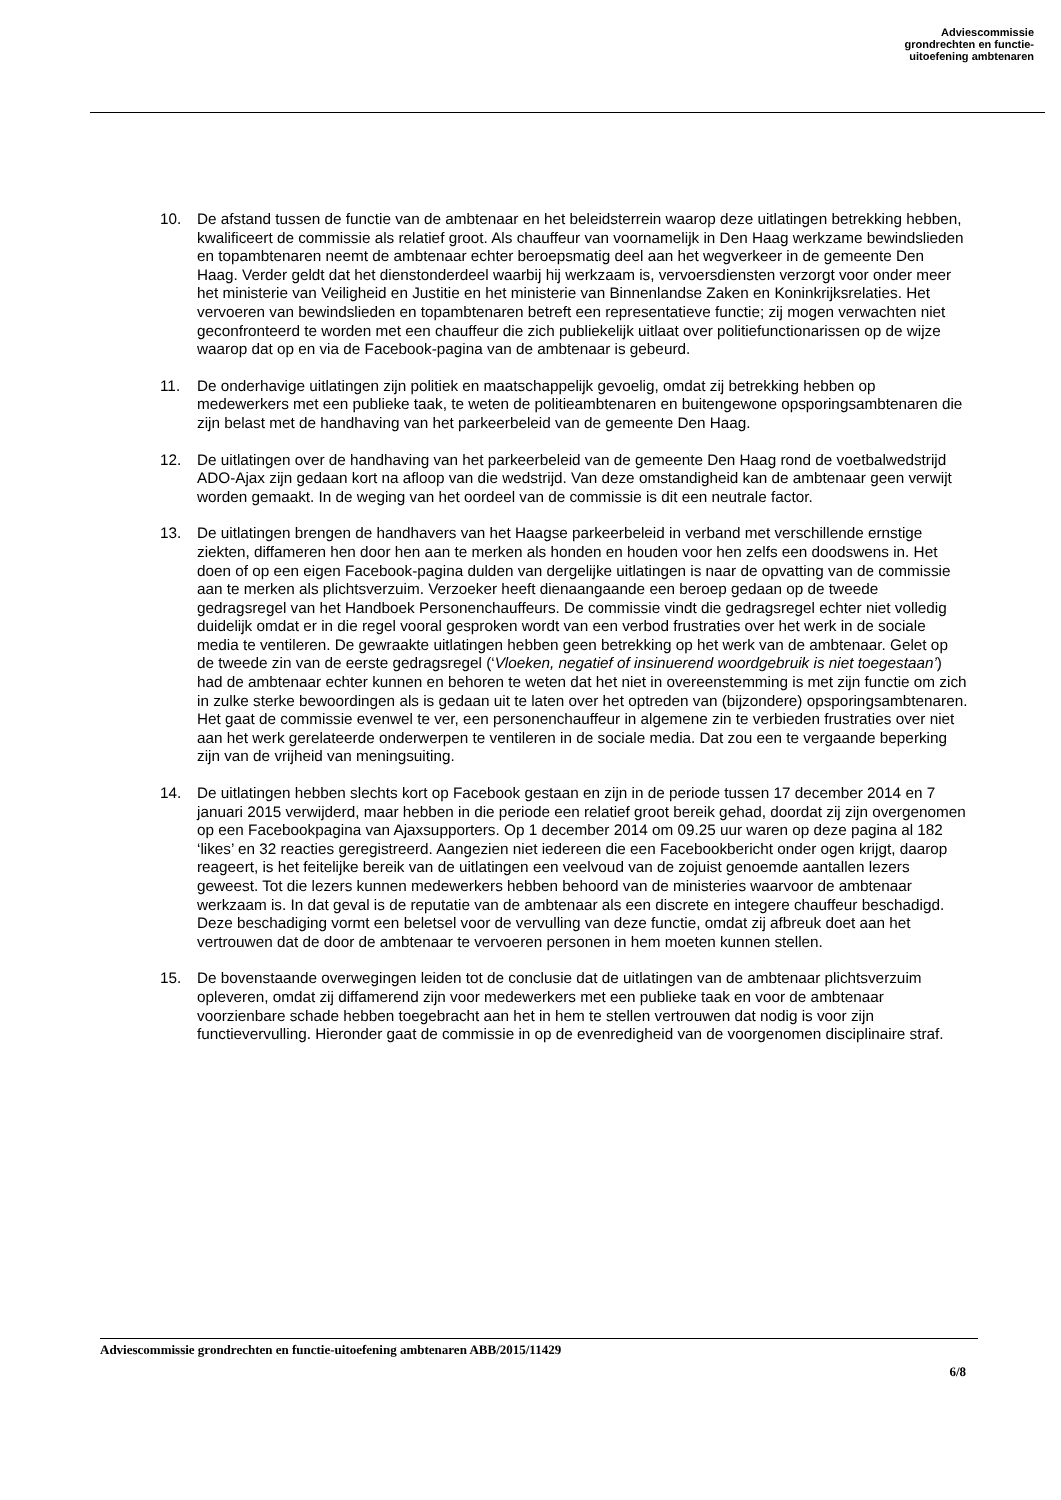Adviescommissie
grondrechten en functie-
uitoefening ambtenaren
10. De afstand tussen de functie van de ambtenaar en het beleidsterrein waarop deze uitlatingen betrekking hebben, kwalificeert de commissie als relatief groot. Als chauffeur van voornamelijk in Den Haag werkzame bewindslieden en topambtenaren neemt de ambtenaar echter beroepsmatig deel aan het wegverkeer in de gemeente Den Haag. Verder geldt dat het dienstonderdeel waarbij hij werkzaam is, vervoersdiensten verzorgt voor onder meer het ministerie van Veiligheid en Justitie en het ministerie van Binnenlandse Zaken en Koninkrijksrelaties. Het vervoeren van bewindslieden en topambtenaren betreft een representatieve functie; zij mogen verwachten niet geconfronteerd te worden met een chauffeur die zich publiekelijk uitlaat over politiefunctionarissen op de wijze waarop dat op en via de Facebook-pagina van de ambtenaar is gebeurd.
11. De onderhavige uitlatingen zijn politiek en maatschappelijk gevoelig, omdat zij betrekking hebben op medewerkers met een publieke taak, te weten de politieambtenaren en buitengewone opsporingsambtenaren die zijn belast met de handhaving van het parkeerbeleid van de gemeente Den Haag.
12. De uitlatingen over de handhaving van het parkeerbeleid van de gemeente Den Haag rond de voetbalwedstrijd ADO-Ajax zijn gedaan kort na afloop van die wedstrijd. Van deze omstandigheid kan de ambtenaar geen verwijt worden gemaakt. In de weging van het oordeel van de commissie is dit een neutrale factor.
13. De uitlatingen brengen de handhavers van het Haagse parkeerbeleid in verband met verschillende ernstige ziekten, diffameren hen door hen aan te merken als honden en houden voor hen zelfs een doodswens in. Het doen of op een eigen Facebook-pagina dulden van dergelijke uitlatingen is naar de opvatting van de commissie aan te merken als plichtsverzuim. Verzoeker heeft dienaangaande een beroep gedaan op de tweede gedragsregel van het Handboek Personenchauffeurs. De commissie vindt die gedragsregel echter niet volledig duidelijk omdat er in die regel vooral gesproken wordt van een verbod frustraties over het werk in de sociale media te ventileren. De gewraakte uitlatingen hebben geen betrekking op het werk van de ambtenaar. Gelet op de tweede zin van de eerste gedragsregel (‘Vloeken, negatief of insinuerend woordgebruik is niet toegestaan’) had de ambtenaar echter kunnen en behoren te weten dat het niet in overeenstemming is met zijn functie om zich in zulke sterke bewoordingen als is gedaan uit te laten over het optreden van (bijzondere) opsporingsambtenaren. Het gaat de commissie evenwel te ver, een personenchauffeur in algemene zin te verbieden frustraties over niet aan het werk gerelateerde onderwerpen te ventileren in de sociale media. Dat zou een te vergaande beperking zijn van de vrijheid van meningsuiting.
14. De uitlatingen hebben slechts kort op Facebook gestaan en zijn in de periode tussen 17 december 2014 en 7 januari 2015 verwijderd, maar hebben in die periode een relatief groot bereik gehad, doordat zij zijn overgenomen op een Facebookpagina van Ajaxsupporters. Op 1 december 2014 om 09.25 uur waren op deze pagina al 182 ‘likes’ en 32 reacties geregistreerd. Aangezien niet iedereen die een Facebookbericht onder ogen krijgt, daarop reageert, is het feitelijke bereik van de uitlatingen een veelvoud van de zojuist genoemde aantallen lezers geweest. Tot die lezers kunnen medewerkers hebben behoord van de ministeries waarvoor de ambtenaar werkzaam is. In dat geval is de reputatie van de ambtenaar als een discrete en integere chauffeur beschadigd. Deze beschadiging vormt een beletsel voor de vervulling van deze functie, omdat zij afbreuk doet aan het vertrouwen dat de door de ambtenaar te vervoeren personen in hem moeten kunnen stellen.
15. De bovenstaande overwegingen leiden tot de conclusie dat de uitlatingen van de ambtenaar plichtsverzuim opleveren, omdat zij diffamerend zijn voor medewerkers met een publieke taak en voor de ambtenaar voorzienbare schade hebben toegebracht aan het in hem te stellen vertrouwen dat nodig is voor zijn functievervulling. Hieronder gaat de commissie in op de evenredigheid van de voorgenomen disciplinaire straf.
Adviescommissie grondrechten en functie-uitoefening ambtenaren ABB/2015/11429
6/8